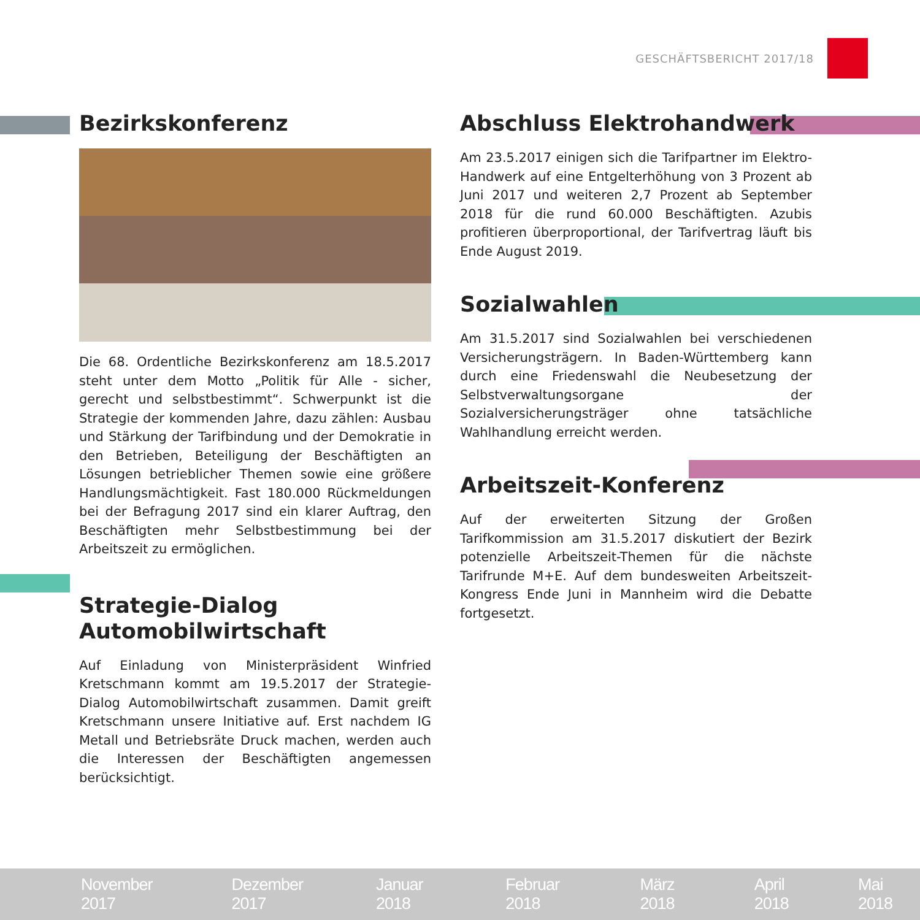GESCHÄFTSBERICHT 2017/18
Bezirkskonferenz
Die 68. Ordentliche Bezirkskonferenz am 18.5.2017 steht unter dem Motto „Politik für Alle - sicher, gerecht und selbstbestimmt“. Schwerpunkt ist die Strategie der kommenden Jahre, dazu zählen: Ausbau und Stärkung der Tarifbindung und der Demokratie in den Betrieben, Beteiligung der Beschäftigten an Lösungen betrieblicher Themen sowie eine größere Handlungsmächtigkeit. Fast 180.000 Rückmeldungen bei der Befragung 2017 sind ein klarer Auftrag, den Beschäftigten mehr Selbstbestimmung bei der Arbeitszeit zu ermöglichen.
Strategie-Dialog
Automobilwirtschaft
Auf Einladung von Ministerpräsident Winfried Kretschmann kommt am 19.5.2017 der Strategie-Dialog Automobilwirtschaft zusammen. Damit greift Kretschmann unsere Initiative auf. Erst nachdem IG Metall und Betriebsräte Druck machen, werden auch die Interessen der Beschäftigten angemessen berücksichtigt.
Abschluss Elektrohandwerk
Am 23.5.2017 einigen sich die Tarifpartner im Elektro-Handwerk auf eine Entgelterhöhung von 3 Prozent ab Juni 2017 und weiteren 2,7 Prozent ab September 2018 für die rund 60.000 Beschäftigten. Azubis profitieren überproportional, der Tarifvertrag läuft bis Ende August 2019.
Sozialwahlen
Am 31.5.2017 sind Sozialwahlen bei verschiedenen Versicherungsträgern. In Baden-Württemberg kann durch eine Friedenswahl die Neubesetzung der Selbstverwaltungsorgane der Sozialversicherungsträger ohne tatsächliche Wahlhandlung erreicht werden.
Arbeitszeit-Konferenz
Auf der erweiterten Sitzung der Großen Tarifkommission am 31.5.2017 diskutiert der Bezirk potenzielle Arbeitszeit-Themen für die nächste Tarifrunde M+E. Auf dem bundesweiten Arbeitszeit-Kongress Ende Juni in Mannheim wird die Debatte fortgesetzt.
November 2017 Dezember 2017 Januar 2018 Februar 2018 März 2018 April 2018 Mai 2018